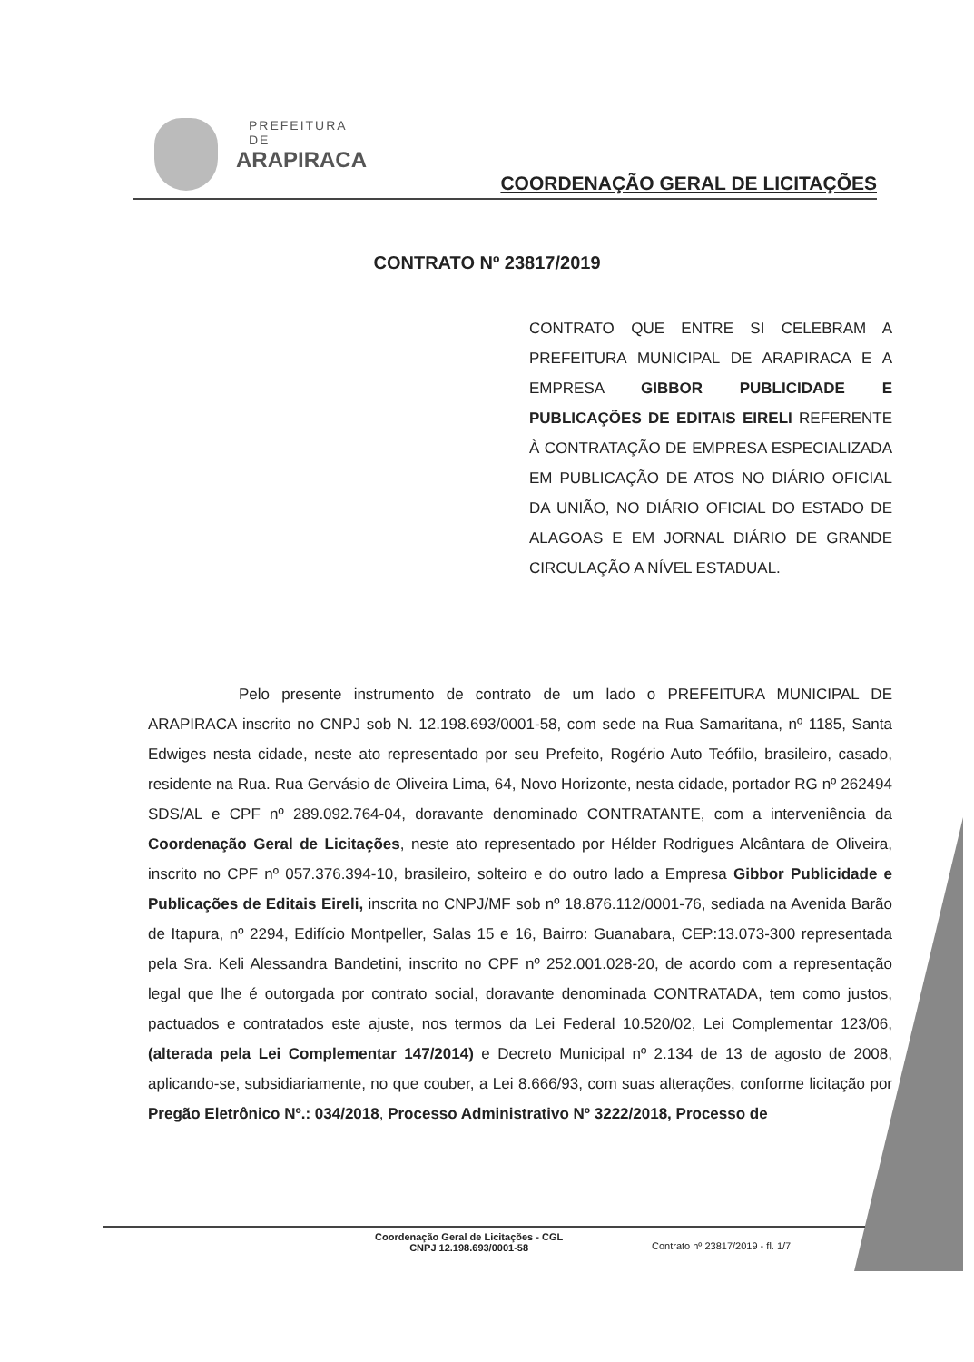PREFEITURA DE
ARAPIRACA
COORDENAÇÃO GERAL DE LICITAÇÕES
CONTRATO Nº 23817/2019
CONTRATO QUE ENTRE SI CELEBRAM A PREFEITURA MUNICIPAL DE ARAPIRACA E A EMPRESA GIBBOR PUBLICIDADE E PUBLICAÇÕES DE EDITAIS EIRELI REFERENTE À CONTRATAÇÃO DE EMPRESA ESPECIALIZADA EM PUBLICAÇÃO DE ATOS NO DIÁRIO OFICIAL DA UNIÃO, NO DIÁRIO OFICIAL DO ESTADO DE ALAGOAS E EM JORNAL DIÁRIO DE GRANDE CIRCULAÇÃO A NÍVEL ESTADUAL.
Pelo presente instrumento de contrato de um lado o PREFEITURA MUNICIPAL DE ARAPIRACA inscrito no CNPJ sob N. 12.198.693/0001-58, com sede na Rua Samaritana, nº 1185, Santa Edwiges nesta cidade, neste ato representado por seu Prefeito, Rogério Auto Teófilo, brasileiro, casado, residente na Rua. Rua Gervásio de Oliveira Lima, 64, Novo Horizonte, nesta cidade, portador RG nº 262494 SDS/AL e CPF nº 289.092.764-04, doravante denominado CONTRATANTE, com a interveniência da Coordenação Geral de Licitações, neste ato representado por Hélder Rodrigues Alcântara de Oliveira, inscrito no CPF nº 057.376.394-10, brasileiro, solteiro e do outro lado a Empresa Gibbor Publicidade e Publicações de Editais Eireli, inscrita no CNPJ/MF sob nº 18.876.112/0001-76, sediada na Avenida Barão de Itapura, nº 2294, Edifício Montpeller, Salas 15 e 16, Bairro: Guanabara, CEP:13.073-300 representada pela Sra. Keli Alessandra Bandetini, inscrito no CPF nº 252.001.028-20, de acordo com a representação legal que lhe é outorgada por contrato social, doravante denominada CONTRATADA, tem como justos, pactuados e contratados este ajuste, nos termos da Lei Federal 10.520/02, Lei Complementar 123/06, (alterada pela Lei Complementar 147/2014) e Decreto Municipal nº 2.134 de 13 de agosto de 2008, aplicando-se, subsidiariamente, no que couber, a Lei 8.666/93, com suas alterações, conforme licitação por Pregão Eletrônico Nº.: 034/2018, Processo Administrativo Nº 3222/2018, Processo de
Coordenação Geral de Licitações - CGL
CNPJ 12.198.693/0001-58
Contrato nº 23817/2019 - fl. 1/7